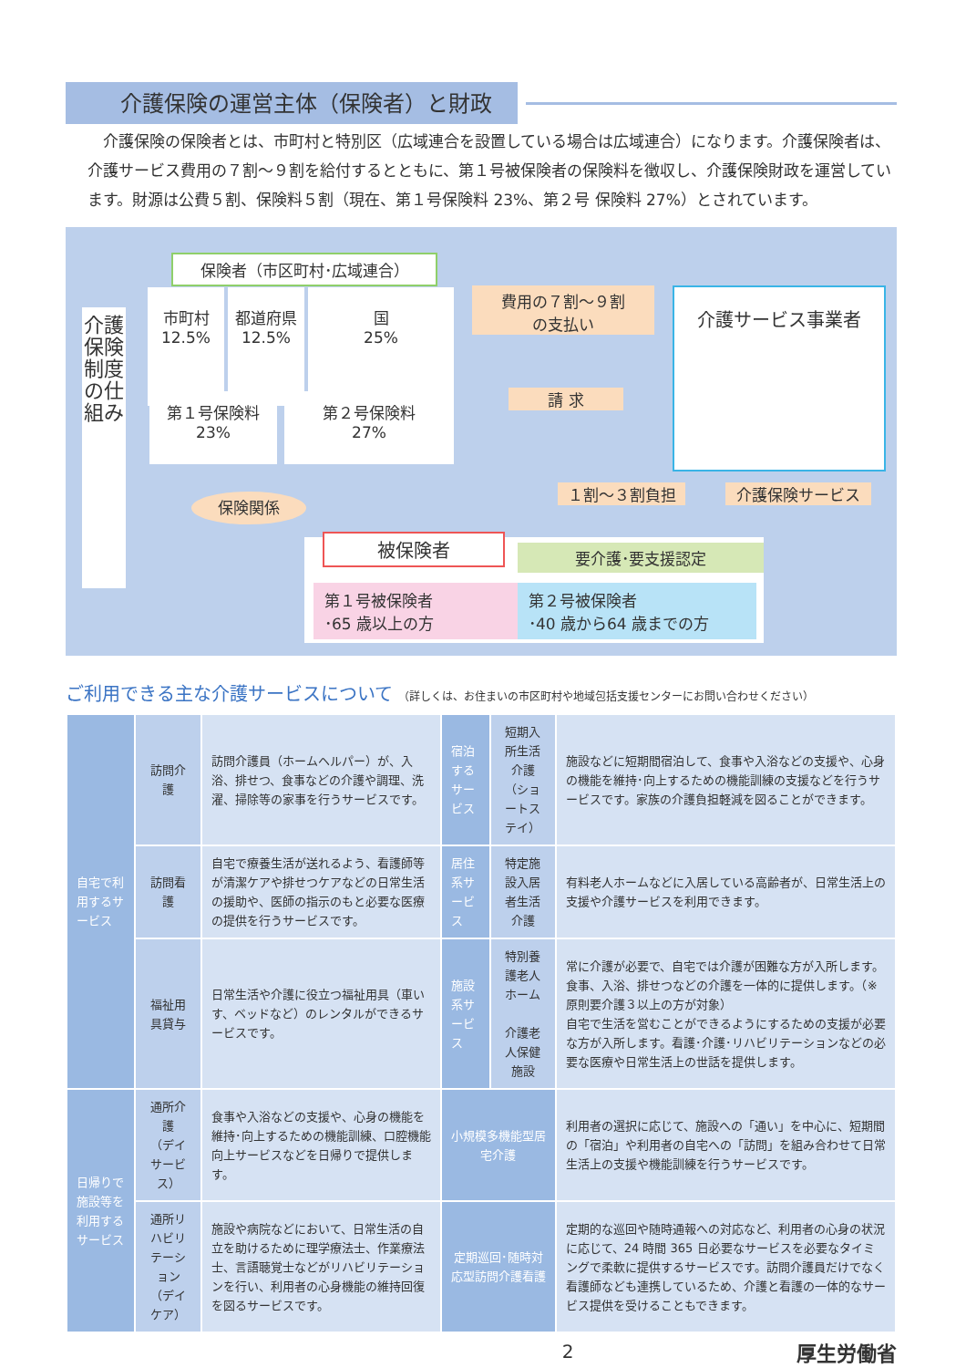介護保険の運営主体（保険者）と財政
介護保険の保険者とは、市町村と特別区（広域連合を設置している場合は広域連合）になります。介護保険者は、介護サービス費用の７割～９割を給付するとともに、第１号被保険者の保険料を徴収し、介護保険財政を運営しています。財源は公費５割、保険料５割（現在、第１号保険料 23%、第２号 保険料 27%）とされています。
介護保険制度の仕組み
保険者（市区町村･広域連合）
市町村
12.5%
都道府県
12.5%
国
25%
第１号保険料
23%
第２号保険料
27%
費用の７割～９割
の支払い
請 求
介護サービス事業者
保険関係 １割～３割負担 介護保険サービス
被保険者 要介護･要支援認定
第１号被保険者
･65 歳以上の方
第２号被保険者
･40 歳から64 歳までの方
ご利用できる主な介護サービスについて （詳しくは、お住まいの市区町村や地域包括支援センターにお問い合わせください）
| 自宅で利用するサービス | 訪問介護 | 訪問介護員（ホームヘルパー）が、入浴、排せつ、食事などの介護や調理、洗濯、掃除等の家事を行うサービスです。 | 宿泊するサービス | 短期入所生活介護 （ショートステイ） | 施設などに短期間宿泊して、食事や入浴などの支援や、心身の機能を維持･向上するための機能訓練の支援などを行うサービスです。家族の介護負担軽減を図ることができます。 |
| | 訪問看護 | 自宅で療養生活が送れるよう、看護師等が清潔ケアや排せつケアなどの日常生活の援助や、医師の指示のもと必要な医療の提供を行うサービスです。 | 居住系サービス | 特定施設入居者生活介護 | 有料老人ホームなどに入居している高齢者が、日常生活上の支援や介護サービスを利用できます。 |
| | 福祉用具貸与 | 日常生活や介護に役立つ福祉用具（車いす、ベッドなど）のレンタルができるサービスです。 | 施設系サービス | 特別養護老人ホーム 介護老人保健施設 | 常に介護が必要で、自宅では介護が困難な方が入所します。食事、入浴、排せつなどの介護を一体的に提供します。（※ 原則要介護３以上の方が対象） 自宅で生活を営むことができるようにするための支援が必要な方が入所します。看護･介護･リハビリテーションなどの必要な医療や日常生活上の世話を提供します。 |
| 日帰りで施設等を利用するサービス | 通所介護 （デイサービス） | 食事や入浴などの支援や、心身の機能を維持･向上するための機能訓練、口腔機能向上サービスなどを日帰りで提供します。 | 小規模多機能型居宅介護 | | 利用者の選択に応じて、施設への「通い」を中心に、短期間の「宿泊」や利用者の自宅への「訪問」を組み合わせて日常生活上の支援や機能訓練を行うサービスです。 |
| | 通所リハビリテーション （デイケア） | 施設や病院などにおいて、日常生活の自立を助けるために理学療法士、作業療法士、言語聴覚士などがリハビリテーションを行い、利用者の心身機能の維持回復を図るサービスです。 | 定期巡回･随時対応型訪問介護看護 | | 定期的な巡回や随時通報への対応など、利用者の心身の状況に応じて、24 時間 365 日必要なサービスを必要なタイミングで柔軟に提供するサービスです。訪問介護員だけでなく看護師なども連携しているため、介護と看護の一体的なサービス提供を受けることもできます。 |
2 厚生労働省